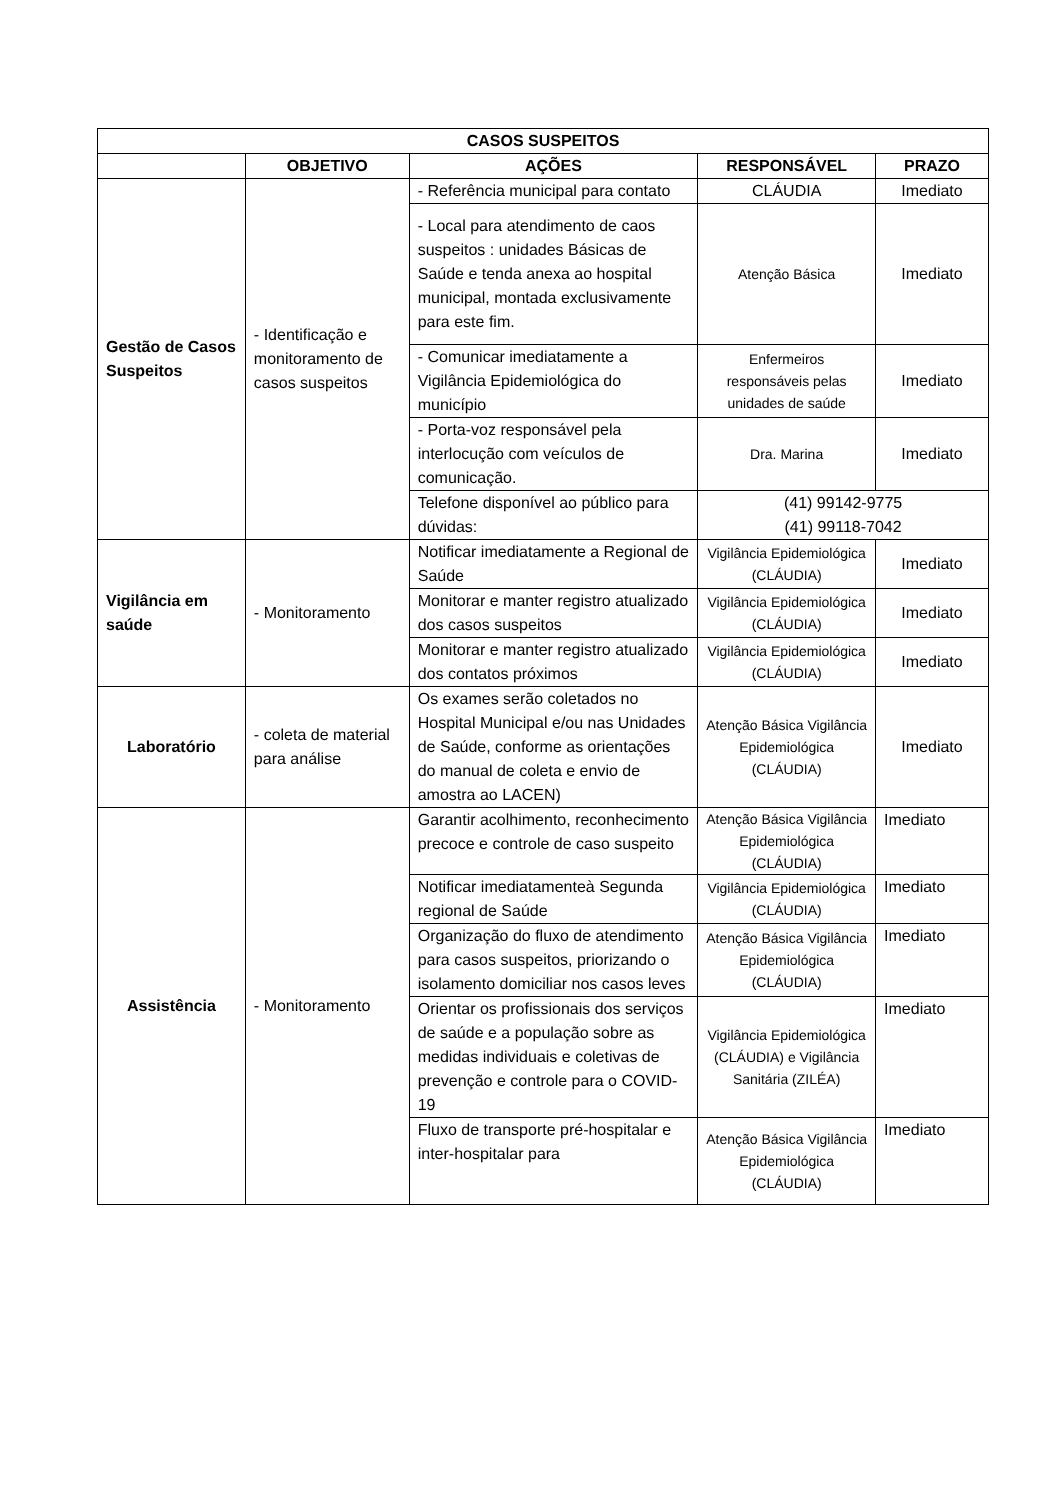| CASOS SUSPEITOS | | | | |
| --- | --- | --- | --- | --- |
| | OBJETIVO | AÇÕES | RESPONSÁVEL | PRAZO |
| Gestão de Casos Suspeitos | - Identificação e monitoramento de casos suspeitos | - Referência municipal para contato | CLÁUDIA | Imediato |
| | | - Local para atendimento de caos suspeitos : unidades Básicas de Saúde e tenda anexa ao hospital municipal, montada exclusivamente para este fim. | Atenção Básica | Imediato |
| | | - Comunicar imediatamente a Vigilância Epidemiológica do município | Enfermeiros responsáveis pelas unidades de saúde | Imediato |
| | | - Porta-voz responsável pela interlocução com veículos de comunicação. | Dra. Marina | Imediato |
| | | Telefone disponível ao público para dúvidas: | (41) 99142-9775 (41) 99118-7042 | |
| Vigilância em saúde | - Monitoramento | Notificar imediatamente a Regional de Saúde | Vigilância Epidemiológica (CLÁUDIA) | Imediato |
| | | Monitorar e manter registro atualizado dos casos suspeitos | Vigilância Epidemiológica (CLÁUDIA) | Imediato |
| | | Monitorar e manter registro atualizado dos contatos próximos | Vigilância Epidemiológica (CLÁUDIA) | Imediato |
| Laboratório | - coleta de material para análise | Os exames serão coletados no Hospital Municipal e/ou nas Unidades de Saúde, conforme as orientações do manual de coleta e envio de amostra ao LACEN) | Atenção Básica Vigilância Epidemiológica (CLÁUDIA) | Imediato |
| Assistência | - Monitoramento | Garantir acolhimento, reconhecimento precoce e controle de caso suspeito | Atenção Básica Vigilância Epidemiológica (CLÁUDIA) | Imediato |
| | | Notificar imediatamenteà Segunda regional de Saúde | Vigilância Epidemiológica (CLÁUDIA) | Imediato |
| | | Organização do fluxo de atendimento para casos suspeitos, priorizando o isolamento domiciliar nos casos leves | Atenção Básica Vigilância Epidemiológica (CLÁUDIA) | Imediato |
| | | Orientar os profissionais dos serviços de saúde e a população sobre as medidas individuais e coletivas de prevenção e controle para o COVID-19 | Vigilância Epidemiológica (CLÁUDIA) e Vigilância Sanitária (ZILÉA) | Imediato |
| | | Fluxo de transporte pré-hospitalar e inter-hospitalar para | Atenção Básica Vigilância Epidemiológica (CLÁUDIA) | Imediato |